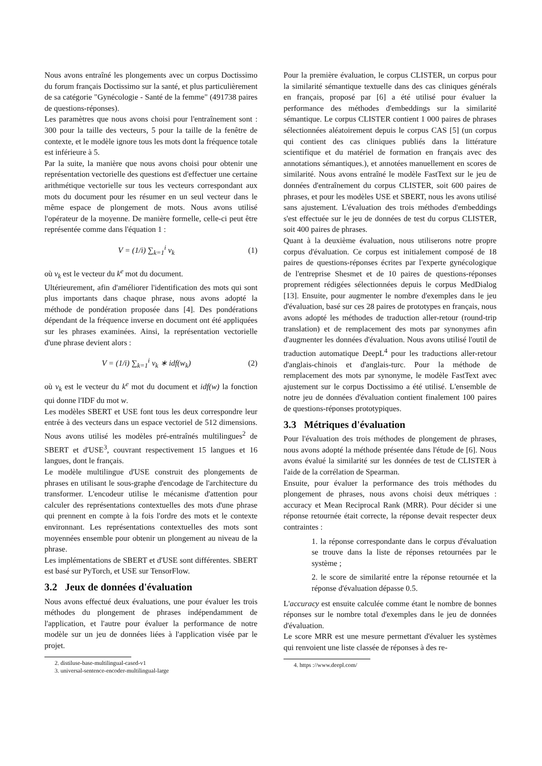Nous avons entraîné les plongements avec un corpus Doctissimo du forum français Doctissimo sur la santé, et plus particulièrement de sa catégorie "Gynécologie - Santé de la femme" (491738 paires de questions-réponses).
Les paramètres que nous avons choisi pour l'entraînement sont : 300 pour la taille des vecteurs, 5 pour la taille de la fenêtre de contexte, et le modèle ignore tous les mots dont la fréquence totale est inférieure à 5.
Par la suite, la manière que nous avons choisi pour obtenir une représentation vectorielle des questions est d'effectuer une certaine arithmétique vectorielle sur tous les vecteurs correspondant aux mots du document pour les résumer en un seul vecteur dans le même espace de plongement de mots. Nous avons utilisé l'opérateur de la moyenne. De manière formelle, celle-ci peut être représentée comme dans l'équation 1 :
V = (1/i) ∑<sub>k=1</sub><sup>i</sup> v<sub>k</sub> (1)
où v<sub>k</sub> est le vecteur du k<sup>e</sup> mot du document.
Ultérieurement, afin d'améliorer l'identification des mots qui sont plus importants dans chaque phrase, nous avons adopté la méthode de pondération proposée dans [4]. Des pondérations dépendant de la fréquence inverse en document ont été appliquées sur les phrases examinées. Ainsi, la représentation vectorielle d'une phrase devient alors :
V = (1/i) ∑<sub>k=1</sub><sup>i</sup> v<sub>k</sub> ∗ idf(w<sub>k</sub>) (2)
où v<sub>k</sub> est le vecteur du k<sup>e</sup> mot du document et idf(w) la fonction qui donne l'IDF du mot w.
Les modèles SBERT et USE font tous les deux correspondre leur entrée à des vecteurs dans un espace vectoriel de 512 dimensions. Nous avons utilisé les modèles pré-entraînés multilingues<sup>2</sup> de SBERT et d'USE<sup>3</sup>, couvrant respectivement 15 langues et 16 langues, dont le français.
Le modèle multilingue d'USE construit des plongements de phrases en utilisant le sous-graphe d'encodage de l'architecture du transformer. L'encodeur utilise le mécanisme d'attention pour calculer des représentations contextuelles des mots d'une phrase qui prennent en compte à la fois l'ordre des mots et le contexte environnant. Les représentations contextuelles des mots sont moyennées ensemble pour obtenir un plongement au niveau de la phrase.
Les implémentations de SBERT et d'USE sont différentes. SBERT est basé sur PyTorch, et USE sur TensorFlow.
3.2 Jeux de données d'évaluation
Nous avons effectué deux évaluations, une pour évaluer les trois méthodes du plongement de phrases indépendamment de l'application, et l'autre pour évaluer la performance de notre modèle sur un jeu de données liées à l'application visée par le projet.
2. distiluse-base-multilingual-cased-v1
3. universal-sentence-encoder-multilingual-large
Pour la première évaluation, le corpus CLISTER, un corpus pour la similarité sémantique textuelle dans des cas cliniques générals en français, proposé par [6] a été utilisé pour évaluer la performance des méthodes d'embeddings sur la similarité sémantique. Le corpus CLISTER contient 1 000 paires de phrases sélectionnées aléatoirement depuis le corpus CAS [5] (un corpus qui contient des cas cliniques publiés dans la littérature scientifique et du matériel de formation en français avec des annotations sémantiques.), et annotées manuellement en scores de similarité. Nous avons entraîné le modèle FastText sur le jeu de données d'entraînement du corpus CLISTER, soit 600 paires de phrases, et pour les modèles USE et SBERT, nous les avons utilisé sans ajustement. L'évaluation des trois méthodes d'embeddings s'est effectuée sur le jeu de données de test du corpus CLISTER, soit 400 paires de phrases.
Quant à la deuxième évaluation, nous utiliserons notre propre corpus d'évaluation. Ce corpus est initialement composé de 18 paires de questions-réponses écrites par l'experte gynécologique de l'entreprise Shesmet et de 10 paires de questions-réponses proprement rédigées sélectionnées depuis le corpus MedDialog [13]. Ensuite, pour augmenter le nombre d'exemples dans le jeu d'évaluation, basé sur ces 28 paires de prototypes en français, nous avons adopté les méthodes de traduction aller-retour (round-trip translation) et de remplacement des mots par synonymes afin d'augmenter les données d'évaluation. Nous avons utilisé l'outil de traduction automatique DeepL<sup>4</sup> pour les traductions aller-retour d'anglais-chinois et d'anglais-turc. Pour la méthode de remplacement des mots par synonyme, le modèle FastText avec ajustement sur le corpus Doctissimo a été utilisé. L'ensemble de notre jeu de données d'évaluation contient finalement 100 paires de questions-réponses prototypiques.
3.3 Métriques d'évaluation
Pour l'évaluation des trois méthodes de plongement de phrases, nous avons adopté la méthode présentée dans l'étude de [6]. Nous avons évalué la similarité sur les données de test de CLISTER à l'aide de la corrélation de Spearman.
Ensuite, pour évaluer la performance des trois méthodes du plongement de phrases, nous avons choisi deux métriques : accuracy et Mean Reciprocal Rank (MRR). Pour décider si une réponse retournée était correcte, la réponse devait respecter deux contraintes :
1. la réponse correspondante dans le corpus d'évaluation se trouve dans la liste de réponses retournées par le système ;
2. le score de similarité entre la réponse retournée et la réponse d'évaluation dépasse 0.5.
L'accuracy est ensuite calculée comme étant le nombre de bonnes réponses sur le nombre total d'exemples dans le jeu de données d'évaluation.
Le score MRR est une mesure permettant d'évaluer les systèmes qui renvoient une liste classée de réponses à des re-
4. https ://www.deepl.com/